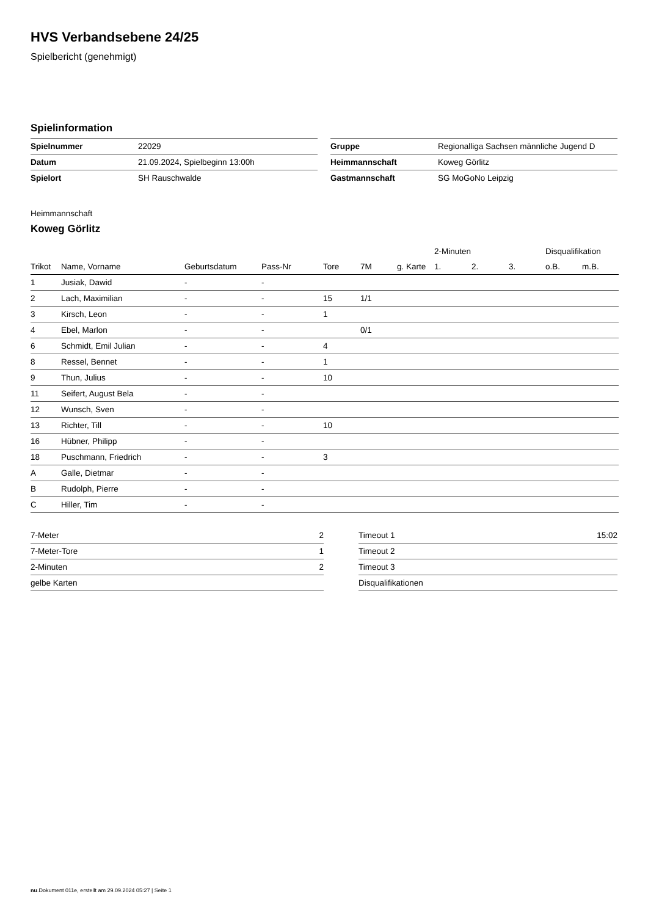HVS Verbandsebene 24/25
Spielbericht (genehmigt)
Spielinformation
| Spielnummer | 22029 |
| Datum | 21.09.2024, Spielbeginn 13:00h |
| Spielort | SH Rauschwalde |
| Gruppe | Regionalliga Sachsen männliche Jugend D |
| Heimmannschaft | Koweg Görlitz |
| Gastmannschaft | SG MoGoNo Leipzig |
Heimmannschaft
Koweg Görlitz
| | | | | | | | 2-Minuten | | | Disqualifikation | |
| --- | --- | --- | --- | --- | --- | --- | --- | --- | --- | --- | --- |
| Trikot | Name, Vorname | Geburtsdatum | Pass-Nr | Tore | 7M | g. Karte | 1. | 2. | 3. | o.B. | m.B. |
| 1 | Jusiak, Dawid | - | - | | | | | | | | |
| 2 | Lach, Maximilian | - | - | 15 | 1/1 | | | | | | |
| 3 | Kirsch, Leon | - | - | 1 | | | | | | | |
| 4 | Ebel, Marlon | - | - | | 0/1 | | | | | | |
| 6 | Schmidt, Emil Julian | - | - | 4 | | | | | | | |
| 8 | Ressel, Bennet | - | - | 1 | | | | | | | |
| 9 | Thun, Julius | - | - | 10 | | | | | | | |
| 11 | Seifert, August Bela | - | - | | | | | | | | |
| 12 | Wunsch, Sven | - | - | | | | | | | | |
| 13 | Richter, Till | - | - | 10 | | | | | | | |
| 16 | Hübner, Philipp | - | - | | | | | | | | |
| 18 | Puschmann, Friedrich | - | - | 3 | | | | | | | |
| A | Galle, Dietmar | - | - | | | | | | | | |
| B | Rudolph, Pierre | - | - | | | | | | | | |
| C | Hiller, Tim | - | - | | | | | | | | |
| 7-Meter | 2 |
| 7-Meter-Tore | 1 |
| 2-Minuten | 2 |
| gelbe Karten | |
| Timeout 1 | 15:02 |
| Timeout 2 | |
| Timeout 3 | |
| Disqualifikationen | |
nu.Dokument 011e, erstellt am 29.09.2024 05:27 | Seite 1